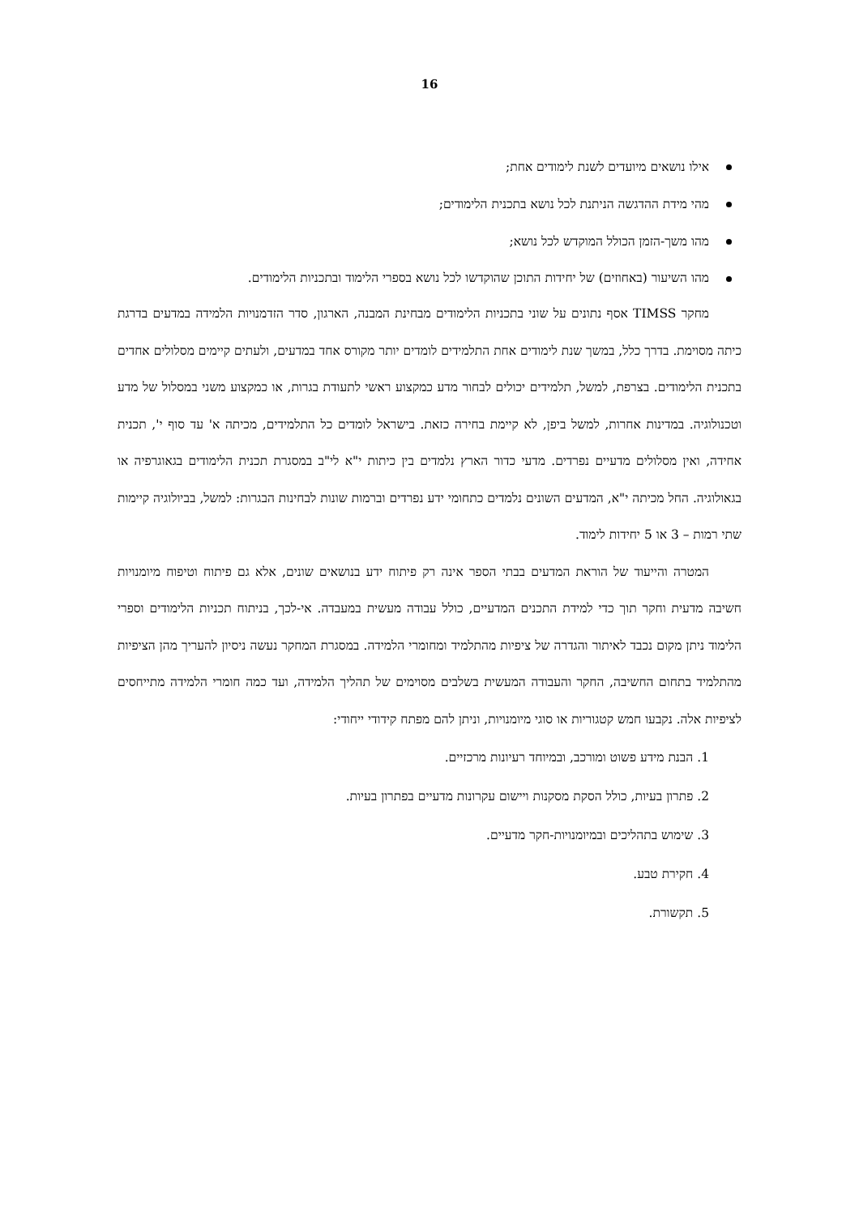16
אילו נושאים מיועדים לשנת לימודים אחת;
מהי מידת ההדגשה הניתנת לכל נושא בתכנית הלימודים;
מהו משך-הזמן הכולל המוקדש לכל נושא;
מהו השיעור (באחוזים) של יחידות התוכן שהוקדשו לכל נושא בספרי הלימוד ובתכניות הלימודים.
מחקר TIMSS אסף נתונים על שוני בתכניות הלימודים מבחינת המבנה, הארגון, סדר הזדמנויות הלמידה במדעים בדרגת כיתה מסוימת. בדרך כלל, במשך שנת לימודים אחת התלמידים לומדים יותר מקורס אחד במדעים, ולעתים קיימים מסלולים אחדים בתכנית הלימודים. בצרפת, למשל, תלמידים יכולים לבחור מדע כמקצוע ראשי לתעודת בגרות, או כמקצוע משני במסלול של מדע וטכנולוגיה. במדינות אחרות, למשל ביפן, לא קיימת בחירה כזאת. בישראל לומדים כל התלמידים, מכיתה א' עד סוף י', תכנית אחידה, ואין מסלולים מדעיים נפרדים. מדעי כדור הארץ נלמדים בין כיתות י"א לי"ב במסגרת תכנית הלימודים בגאוגרפיה או בגאולוגיה. החל מכיתה י"א, המדעים השונים נלמדים כתחומי ידע נפרדים וברמות שונות לבחינות הבגרות: למשל, בביולוגיה קיימות שתי רמות – 3 או 5 יחידות לימוד.
המטרה והייעוד של הוראת המדעים בבתי הספר אינה רק פיתוח ידע בנושאים שונים, אלא גם פיתוח וטיפוח מיומנויות חשיבה מדעית וחקר תוך כדי למידת התכנים המדעיים, כולל עבודה מעשית במעבדה. אי-לכך, בניתוח תכניות הלימודים וספרי הלימוד ניתן מקום נכבד לאיתור והגדרה של ציפיות מהתלמיד ומחומרי הלמידה. במסגרת המחקר נעשה ניסיון להעריך מהן הציפיות מהתלמיד בתחום החשיבה, החקר והעבודה המעשית בשלבים מסוימים של תהליך הלמידה, ועד כמה חומרי הלמידה מתייחסים לציפיות אלה. נקבעו חמש קטגוריות או סוגי מיומנויות, וניתן להם מפתח קידודי ייחודי:
1. הבנת מידע פשוט ומורכב, ובמיוחד רעיונות מרכזיים.
2. פתרון בעיות, כולל הסקת מסקנות ויישום עקרונות מדעיים בפתרון בעיות.
3. שימוש בתהליכים ובמיומנויות-חקר מדעיים.
4. חקירת טבע.
5. תקשורת.